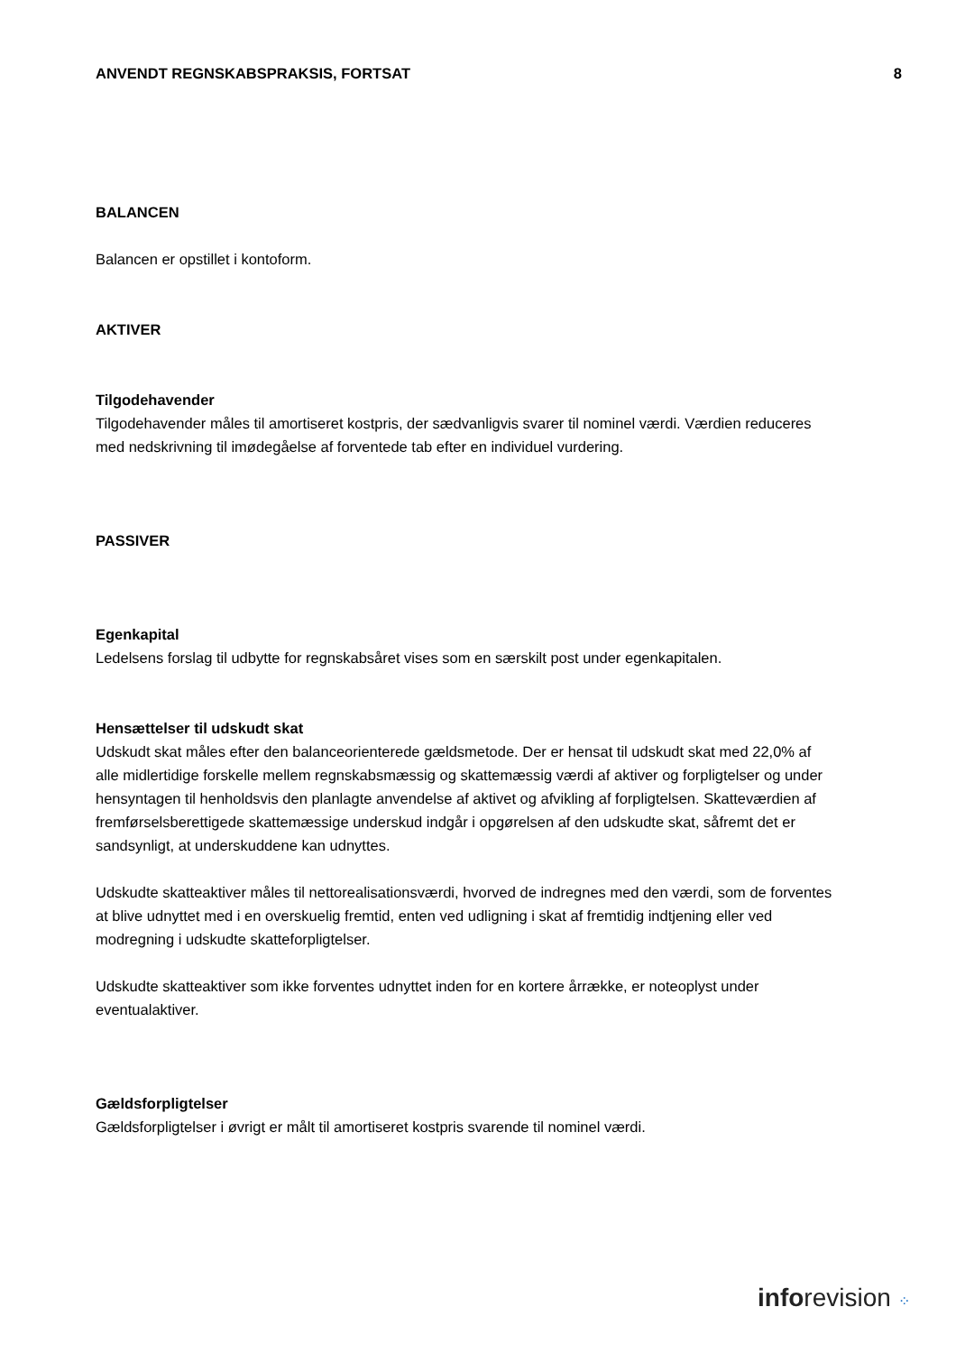ANVENDT REGNSKABSPRAKSIS, FORTSAT 8
BALANCEN
Balancen er opstillet i kontoform.
AKTIVER
Tilgodehavender
Tilgodehavender måles til amortiseret kostpris, der sædvanligvis svarer til nominel værdi. Værdien reduceres med nedskrivning til imødegåelse af forventede tab efter en individuel vurdering.
PASSIVER
Egenkapital
Ledelsens forslag til udbytte for regnskabsåret vises som en særskilt post under egenkapitalen.
Hensættelser til udskudt skat
Udskudt skat måles efter den balanceorienterede gældsmetode. Der er hensat til udskudt skat med 22,0% af alle midlertidige forskelle mellem regnskabsmæssig og skattemæssig værdi af aktiver og forpligtelser og under hensyntagen til henholdsvis den planlagte anvendelse af aktivet og afvikling af forpligtelsen. Skatteværdien af fremførselsberettigede skattemæssige underskud indgår i opgørelsen af den udskudte skat, såfremt det er sandsynligt, at underskuddene kan udnyttes.
Udskudte skatteaktiver måles til nettorealisationsværdi, hvorved de indregnes med den værdi, som de forventes at blive udnyttet med i en overskuelig fremtid, enten ved udligning i skat af fremtidig indtjening eller ved modregning i udskudte skatteforpligtelser.
Udskudte skatteaktiver som ikke forventes udnyttet inden for en kortere årrække, er noteoplyst under eventualaktiver.
Gældsforpligtelser
Gældsforpligtelser i øvrigt er målt til amortiseret kostpris svarende til nominel værdi.
inforevision ⁘